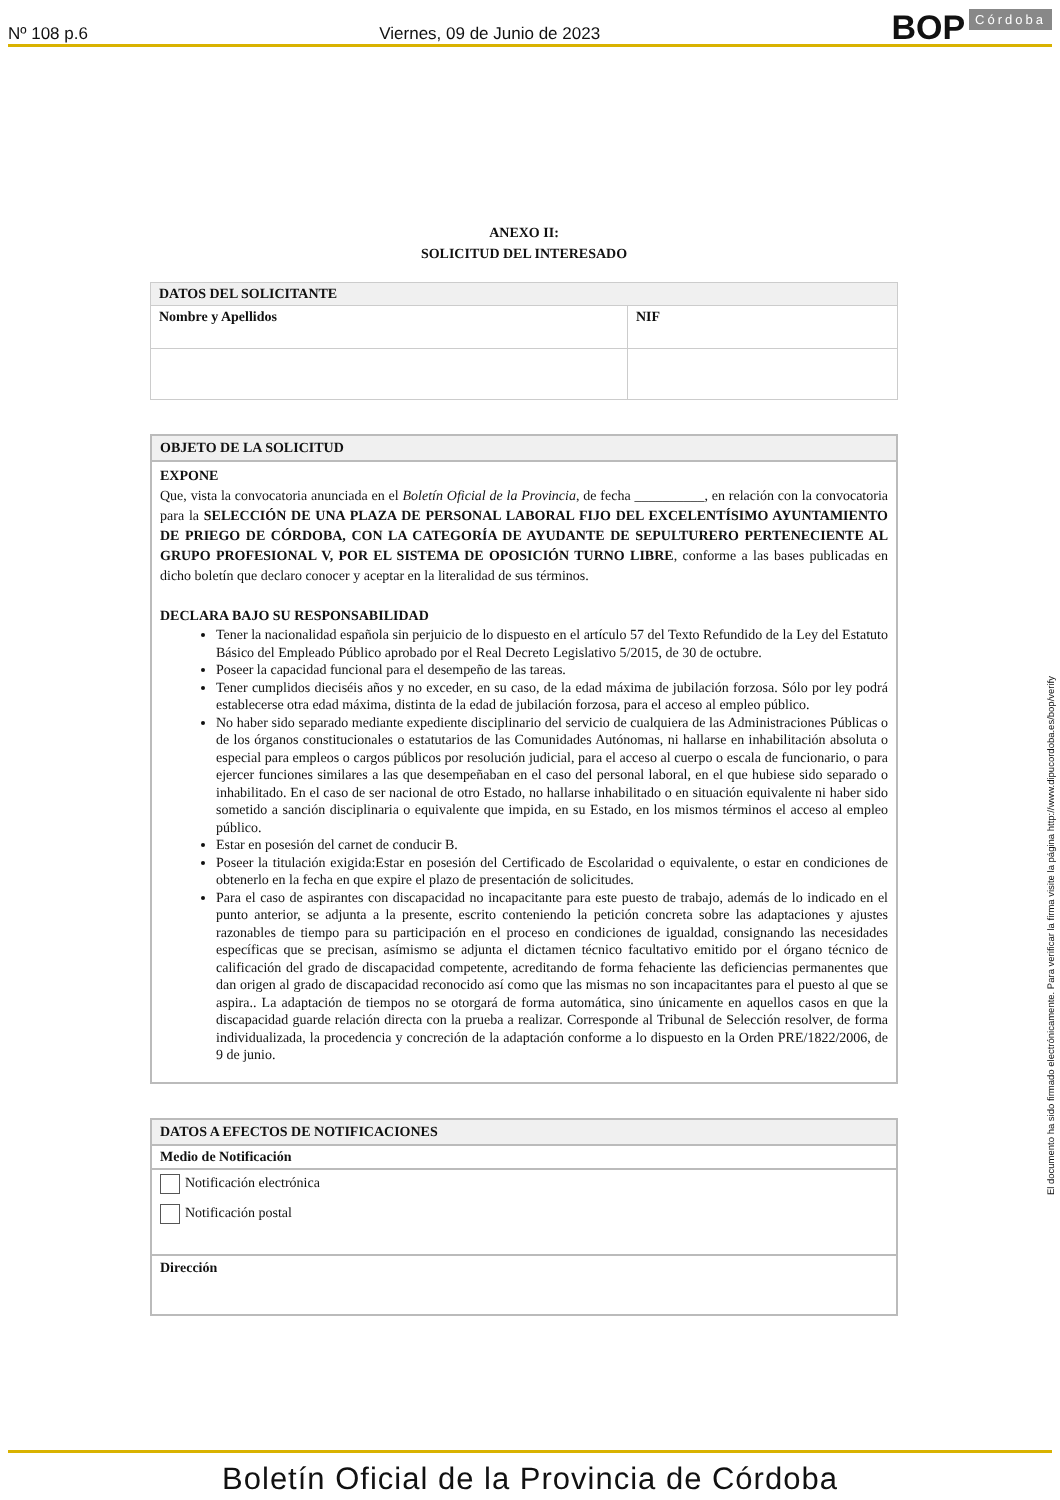Nº 108 p.6 Viernes, 09 de Junio de 2023 BOP Córdoba
ANEXO II:
SOLICITUD DEL INTERESADO
| DATOS DEL SOLICITANTE | |
| Nombre y Apellidos | NIF |
OBJETO DE LA SOLICITUD
EXPONE
Que, vista la convocatoria anunciada en el Boletín Oficial de la Provincia, de fecha __________, en relación con la convocatoria para la SELECCIÓN DE UNA PLAZA DE PERSONAL LABORAL FIJO DEL EXCELENTÍSIMO AYUNTAMIENTO DE PRIEGO DE CÓRDOBA, CON LA CATEGORÍA DE AYUDANTE DE SEPULTURERO PERTENECIENTE AL GRUPO PROFESIONAL V, POR EL SISTEMA DE OPOSICIÓN TURNO LIBRE, conforme a las bases publicadas en dicho boletín que declaro conocer y aceptar en la literalidad de sus términos.
DECLARA BAJO SU RESPONSABILIDAD
Tener la nacionalidad española sin perjuicio de lo dispuesto en el artículo 57 del Texto Refundido de la Ley del Estatuto Básico del Empleado Público aprobado por el Real Decreto Legislativo 5/2015, de 30 de octubre.
Poseer la capacidad funcional para el desempeño de las tareas.
Tener cumplidos dieciséis años y no exceder, en su caso, de la edad máxima de jubilación forzosa. Sólo por ley podrá establecerse otra edad máxima, distinta de la edad de jubilación forzosa, para el acceso al empleo público.
No haber sido separado mediante expediente disciplinario del servicio de cualquiera de las Administraciones Públicas o de los órganos constitucionales o estatutarios de las Comunidades Autónomas, ni hallarse en inhabilitación absoluta o especial para empleos o cargos públicos por resolución judicial, para el acceso al cuerpo o escala de funcionario, o para ejercer funciones similares a las que desempeñaban en el caso del personal laboral, en el que hubiese sido separado o inhabilitado. En el caso de ser nacional de otro Estado, no hallarse inhabilitado o en situación equivalente ni haber sido sometido a sanción disciplinaria o equivalente que impida, en su Estado, en los mismos términos el acceso al empleo público.
Estar en posesión del carnet de conducir B.
Poseer la titulación exigida:Estar en posesión del Certificado de Escolaridad o equivalente, o estar en condiciones de obtenerlo en la fecha en que expire el plazo de presentación de solicitudes.
Para el caso de aspirantes con discapacidad no incapacitante para este puesto de trabajo, además de lo indicado en el punto anterior, se adjunta a la presente, escrito conteniendo la petición concreta sobre las adaptaciones y ajustes razonables de tiempo para su participación en el proceso en condiciones de igualdad, consignando las necesidades específicas que se precisan, asímismo se adjunta el dictamen técnico facultativo emitido por el órgano técnico de calificación del grado de discapacidad competente, acreditando de forma fehaciente las deficiencias permanentes que dan origen al grado de discapacidad reconocido así como que las mismas no son incapacitantes para el puesto al que se aspira.. La adaptación de tiempos no se otorgará de forma automática, sino únicamente en aquellos casos en que la discapacidad guarde relación directa con la prueba a realizar. Corresponde al Tribunal de Selección resolver, de forma individualizada, la procedencia y concreción de la adaptación conforme a lo dispuesto en la Orden PRE/1822/2006, de 9 de junio.
DATOS A EFECTOS DE NOTIFICACIONES
Medio de Notificación
Notificación electrónica
Notificación postal
Dirección
El documento ha sido firmado electrónicamente. Para verificar la firma visite la página http://www.dipucordoba.es/bop/verify
Boletín Oficial de la Provincia de Córdoba